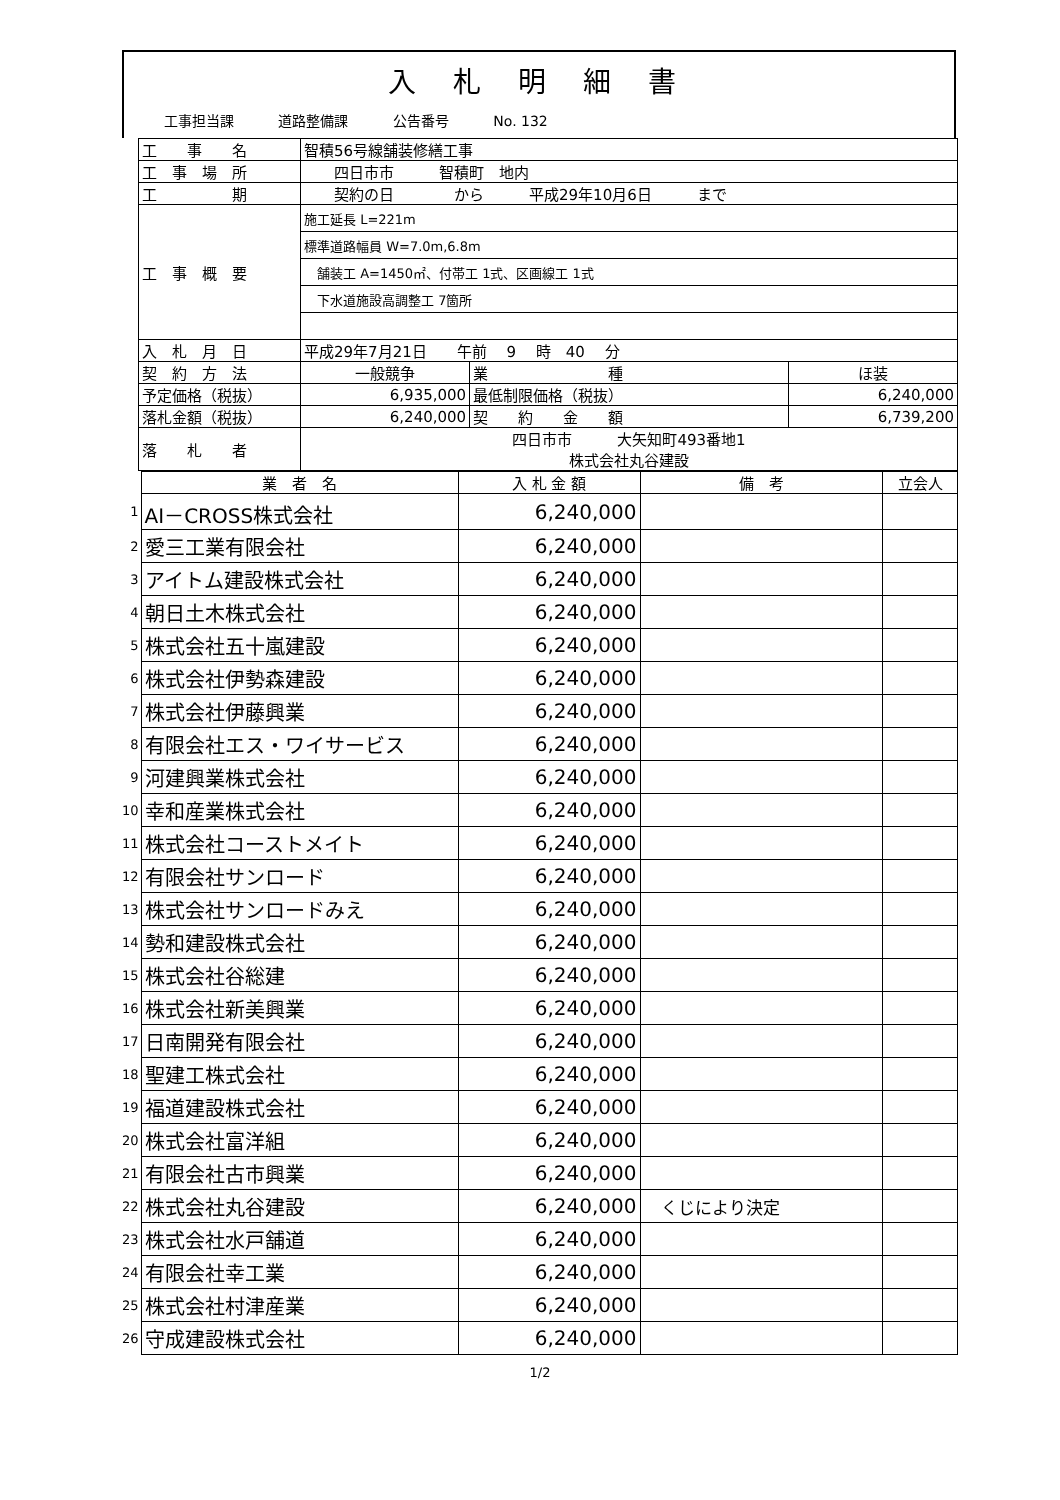入 札 明 細 書
工事担当課 道路整備課 公告番号 No. 132
| | 工 事 名 | 智積56号線舗装修繕工事 | | |
| | 工 事 場 所 | 四日市市 智積町 地内 | | |
| | 工 期 | 契約の日 から 平成29年10月6日 まで | | |
| | 工 事 概 要 | 施工延長 L=221m | | |
| | | 標準道路幅員 W=7.0m,6.8m | | |
| | | 舗装工 A=1450㎡、付帯工 1式、区画線工 1式 | | |
| | | 下水道施設高調整工 7箇所 | | |
| | 入 札 月 日 | 平成29年7月21日 午前 9 時 40 分 | | |
| | 契 約 方 法 | 一般競争 | 業 種 | ほ装 |
| | 予定価格（税抜） | 6,935,000 | 最低制限価格（税抜） | 6,240,000 |
| | 落札金額（税抜） | 6,240,000 | 契 約 金 額 | 6,739,200 |
| | 落 札 者 | 四日市市 大矢知町493番地1 株式会社丸谷建設 | | |
| | 業 者 名 | 入 札 金 額 | 備 考 | 立会人 |
| --- | --- | --- | --- | --- |
| 1 | AI－CROSS株式会社 | 6,240,000 | | |
| 2 | 愛三工業有限会社 | 6,240,000 | | |
| 3 | アイトム建設株式会社 | 6,240,000 | | |
| 4 | 朝日土木株式会社 | 6,240,000 | | |
| 5 | 株式会社五十嵐建設 | 6,240,000 | | |
| 6 | 株式会社伊勢森建設 | 6,240,000 | | |
| 7 | 株式会社伊藤興業 | 6,240,000 | | |
| 8 | 有限会社エス・ワイサービス | 6,240,000 | | |
| 9 | 河建興業株式会社 | 6,240,000 | | |
| 10 | 幸和産業株式会社 | 6,240,000 | | |
| 11 | 株式会社コーストメイト | 6,240,000 | | |
| 12 | 有限会社サンロード | 6,240,000 | | |
| 13 | 株式会社サンロードみえ | 6,240,000 | | |
| 14 | 勢和建設株式会社 | 6,240,000 | | |
| 15 | 株式会社谷総建 | 6,240,000 | | |
| 16 | 株式会社新美興業 | 6,240,000 | | |
| 17 | 日南開発有限会社 | 6,240,000 | | |
| 18 | 聖建工株式会社 | 6,240,000 | | |
| 19 | 福道建設株式会社 | 6,240,000 | | |
| 20 | 株式会社富洋組 | 6,240,000 | | |
| 21 | 有限会社古市興業 | 6,240,000 | | |
| 22 | 株式会社丸谷建設 | 6,240,000 | くじにより決定 | |
| 23 | 株式会社水戸舗道 | 6,240,000 | | |
| 24 | 有限会社幸工業 | 6,240,000 | | |
| 25 | 株式会社村津産業 | 6,240,000 | | |
| 26 | 守成建設株式会社 | 6,240,000 | | |
1/2